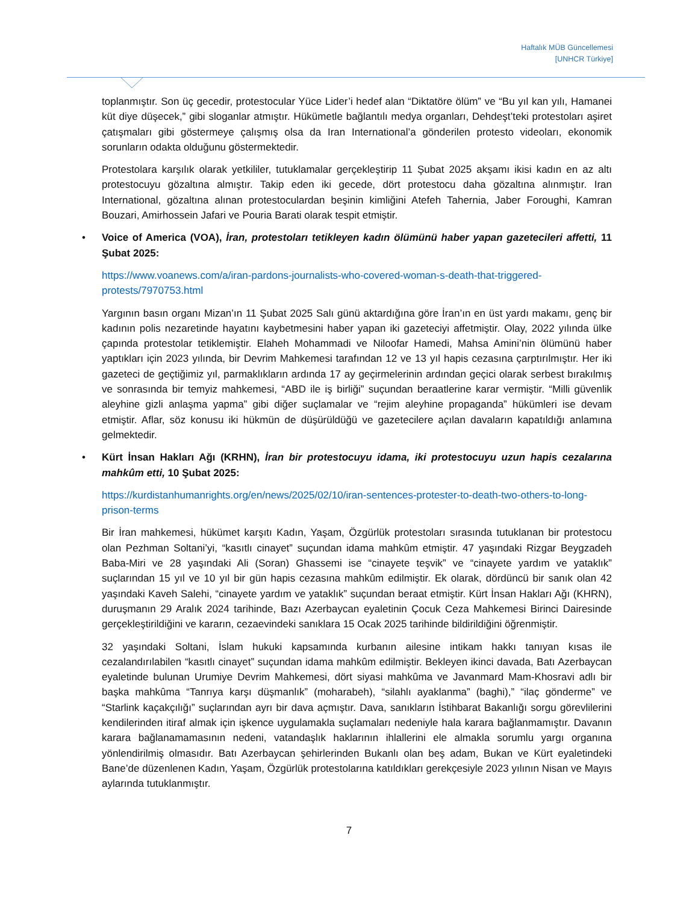Haftalık MÜB Güncellemesi
[UNHCR Türkiye]
toplanmıştır. Son üç gecedir, protestocular Yüce Lider’i hedef alan “Diktatöre ölüm” ve “Bu yıl kan yılı, Hamanei küt diye düşecek,” gibi sloganlar atmıştır. Hükümetle bağlantılı medya organları, Dehdeşt’teki protestoları aşiret çatışmaları gibi göstermeye çalışmış olsa da Iran International’a gönderilen protesto videoları, ekonomik sorunların odakta olduğunu göstermektedir.
Protestolara karşılık olarak yetkililer, tutuklamalar gerçekleştirip 11 Şubat 2025 akşamı ikisi kadın en az altı protestocuyu gözaltına almıştır. Takip eden iki gecede, dört protestocu daha gözaltına alınmıştır. Iran International, gözaltına alınan protestoculardan beşinin kimliğini Atefeh Tahernia, Jaber Foroughi, Kamran Bouzari, Amirhossein Jafari ve Pouria Barati olarak tespit etmiştir.
• Voice of America (VOA), İran, protestoları tetikleyen kadın ölümünü haber yapan gazetecileri affetti, 11 Şubat 2025:
https://www.voanews.com/a/iran-pardons-journalists-who-covered-woman-s-death-that-triggered-protests/7970753.html
Yargının basın organı Mizan’ın 11 Şubat 2025 Salı günü aktardığına göre İran’ın en üst yardı makamı, genç bir kadının polis nezaretinde hayatını kaybetmesini haber yapan iki gazeteciyi affetmiştir. Olay, 2022 yılında ülke çapında protestolar tetiklemiştir. Elaheh Mohammadi ve Niloofar Hamedi, Mahsa Amini’nin ölümünü haber yaptıkları için 2023 yılında, bir Devrim Mahkemesi tarafından 12 ve 13 yıl hapis cezasına çarptırılmıştır. Her iki gazeteci de geçtiğimiz yıl, parmaklıkların ardında 17 ay geçirmelerinin ardından geçici olarak serbest bırakılmış ve sonrasında bir temyiz mahkemesi, “ABD ile iş birliği” suçundan beraatlerine karar vermiştir. “Milli güvenlik aleyhine gizli anlaşma yapma” gibi diğer suçlamalar ve “rejim aleyhine propaganda” hükümleri ise devam etmiştir. Aflar, söz konusu iki hükmün de düşürüldüğü ve gazetecilere açılan davaların kapatıldığı anlamına gelmektedir.
• Kürt İnsan Hakları Ağı (KRHN), İran bir protestocuyu idama, iki protestocuyu uzun hapis cezalarına mahkûm etti, 10 Şubat 2025:
https://kurdistanhumanrights.org/en/news/2025/02/10/iran-sentences-protester-to-death-two-others-to-long-prison-terms
Bir İran mahkemesi, hükümet karşıtı Kadın, Yaşam, Özgürlük protestoları sırasında tutuklanan bir protestocu olan Pezhman Soltani’yi, “kasıtlı cinayet” suçundan idama mahkûm etmiştir. 47 yaşındaki Rizgar Beygzadeh Baba-Miri ve 28 yaşındaki Ali (Soran) Ghassemi ise “cinayete teşvik” ve “cinayete yardım ve yataklık” suçlarından 15 yıl ve 10 yıl bir gün hapis cezasına mahkûm edilmiştir. Ek olarak, dördüncü bir sanık olan 42 yaşındaki Kaveh Salehi, “cinayete yardım ve yataklık” suçundan beraat etmiştir. Kürt İnsan Hakları Ağı (KHRN), duruşmanın 29 Aralık 2024 tarihinde, Bazı Azerbaycan eyaletinin Çocuk Ceza Mahkemesi Birinci Dairesinde gerçekleştirildiğini ve kararın, cezaevindeki sanıklara 15 Ocak 2025 tarihinde bildirildiğini öğrenmiştir.
32 yaşındaki Soltani, İslam hukuki kapsamında kurbanın ailesine intikam hakkı tanıyan kısas ile cezalandırılabilen “kasıtlı cinayet” suçundan idama mahkûm edilmiştir. Bekleyen ikinci davada, Batı Azerbaycan eyaletinde bulunan Urumiye Devrim Mahkemesi, dört siyasi mahkûma ve Javanmard Mam-Khosravi adlı bir başka mahkûma “Tanrıya karşı düşmanlık” (moharabeh), “silahlı ayaklanma” (baghi),” “ilaç gönderme” ve “Starlink kaçakçılığı” suçlarından ayrı bir dava açmıştır. Dava, sanıkların İstihbarat Bakanlığı sorgu görevlilerini kendilerinden itiraf almak için işkence uygulamakla suçlamaları nedeniyle hala karara bağlanmamıştır. Davanın karara bağlanamamasının nedeni, vatandaşlık haklarının ihlallerini ele almakla sorumlu yargı organına yönlendirilmiş olmasıdır. Batı Azerbaycan şehirlerinden Bukanlı olan beş adam, Bukan ve Kürt eyaletindeki Bane’de düzenlenen Kadın, Yaşam, Özgürlük protestolarına katıldıkları gerekçesiyle 2023 yılının Nisan ve Mayıs aylarında tutuklanmıştır.
7